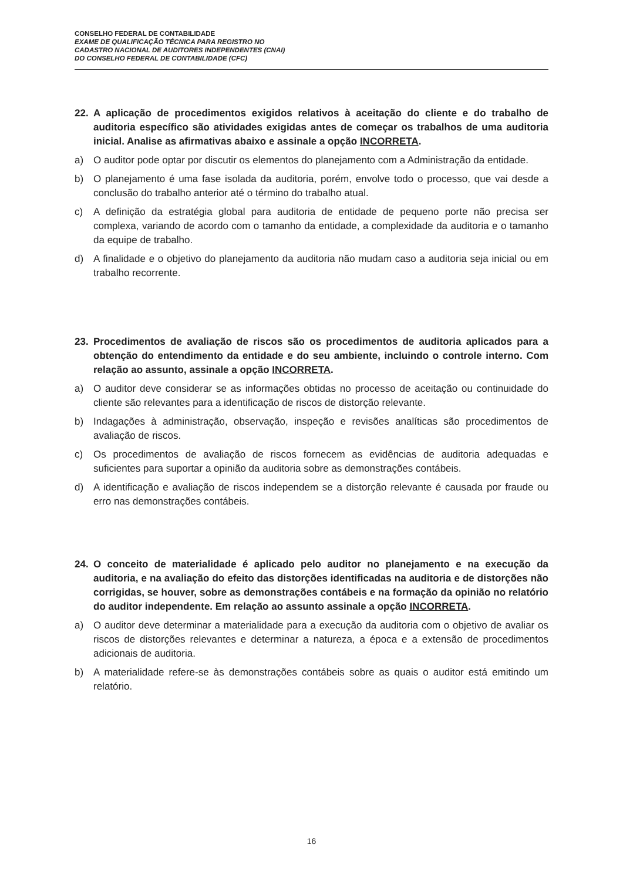CONSELHO FEDERAL DE CONTABILIDADE
EXAME DE QUALIFICAÇÃO TÉCNICA PARA REGISTRO NO
CADASTRO NACIONAL DE AUDITORES INDEPENDENTES (CNAI)
DO CONSELHO FEDERAL DE CONTABILIDADE (CFC)
22. A aplicação de procedimentos exigidos relativos à aceitação do cliente e do trabalho de auditoria específico são atividades exigidas antes de começar os trabalhos de uma auditoria inicial. Analise as afirmativas abaixo e assinale a opção INCORRETA.
a) O auditor pode optar por discutir os elementos do planejamento com a Administração da entidade.
b) O planejamento é uma fase isolada da auditoria, porém, envolve todo o processo, que vai desde a conclusão do trabalho anterior até o término do trabalho atual.
c) A definição da estratégia global para auditoria de entidade de pequeno porte não precisa ser complexa, variando de acordo com o tamanho da entidade, a complexidade da auditoria e o tamanho da equipe de trabalho.
d) A finalidade e o objetivo do planejamento da auditoria não mudam caso a auditoria seja inicial ou em trabalho recorrente.
23. Procedimentos de avaliação de riscos são os procedimentos de auditoria aplicados para a obtenção do entendimento da entidade e do seu ambiente, incluindo o controle interno. Com relação ao assunto, assinale a opção INCORRETA.
a) O auditor deve considerar se as informações obtidas no processo de aceitação ou continuidade do cliente são relevantes para a identificação de riscos de distorção relevante.
b) Indagações à administração, observação, inspeção e revisões analíticas são procedimentos de avaliação de riscos.
c) Os procedimentos de avaliação de riscos fornecem as evidências de auditoria adequadas e suficientes para suportar a opinião da auditoria sobre as demonstrações contábeis.
d) A identificação e avaliação de riscos independem se a distorção relevante é causada por fraude ou erro nas demonstrações contábeis.
24. O conceito de materialidade é aplicado pelo auditor no planejamento e na execução da auditoria, e na avaliação do efeito das distorções identificadas na auditoria e de distorções não corrigidas, se houver, sobre as demonstrações contábeis e na formação da opinião no relatório do auditor independente. Em relação ao assunto assinale a opção INCORRETA.
a) O auditor deve determinar a materialidade para a execução da auditoria com o objetivo de avaliar os riscos de distorções relevantes e determinar a natureza, a época e a extensão de procedimentos adicionais de auditoria.
b) A materialidade refere-se às demonstrações contábeis sobre as quais o auditor está emitindo um relatório.
16